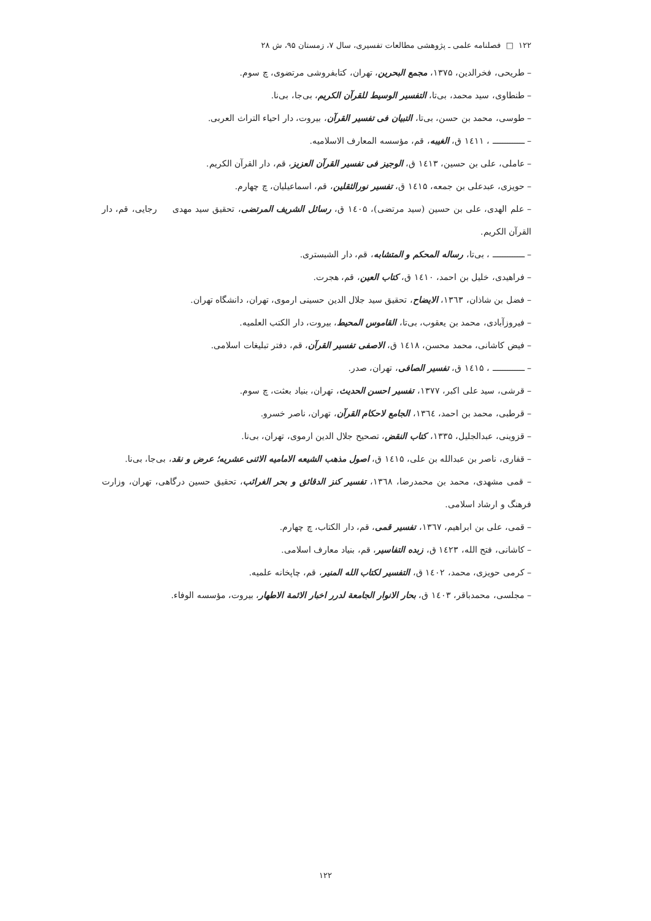۱۲۲ □ فصلنامه علمی ـ پژوهشی مطالعات تفسیری، سال ۷، زمستان ۹۵، ش ۲۸
– طریحی، فخرالدین، ۱۳۷۵، مجمع البحرین، تهران، کتابفروشی مرتضوی، چ سوم.
– طنطاوی، سید محمد، بی‌تا، التفسیر الوسیط للقرآن الکریم، بی‌جا، بی‌نا.
– طوسی، محمد بن حسن، بی‌تا، التبیان فی تفسیر القرآن، بیروت، دار احیاء التراث العربی.
– ـــــــــــــ ، ۱٤۱۱ ق، الغیبه، قم، مؤسسه المعارف الاسلامیه.
– عاملی، علی بن حسین، ۱٤۱۳ ق، الوجیز فی تفسیر القرآن العزیز، قم، دار القرآن الکریم.
– حویزی، عبدعلی بن جمعه، ۱٤۱۵ ق، تفسیر نورالثقلین، قم، اسماعیلیان، چ چهارم.
– علم الهدی، علی بن حسین (سید مرتضی)، ۱٤۰۵ ق، رسائل الشریف المرتضی، تحقیق سید مهدی رجایی، قم، دار القرآن الکریم.
– ـــــــــــــ ، بی‌تا، رساله المحکم و المتشابه، قم، دار الشبستری.
– فراهیدی، خلیل بن احمد، ۱٤۱۰ ق، کتاب العین، قم، هجرت.
– فضل بن شاذان، ۱۳٦۳، الایضاح، تحقیق سید جلال الدین حسینی ارموی، تهران، دانشگاه تهران.
– فیروزآبادی، محمد بن یعقوب، بی‌تا، القاموس المحیط، بیروت، دار الکتب العلمیه.
– فیض کاشانی، محمد محسن، ۱٤۱۸ ق، الاصفی تفسیر القرآن، قم، دفتر تبلیغات اسلامی.
– ـــــــــــــ ، ۱٤۱۵ ق، تفسیر الصافی، تهران، صدر.
– قرشی، سید علی اکبر، ۱۳۷۷، تفسیر احسن الحدیث، تهران، بنیاد بعثت، چ سوم.
– قرطبی، محمد بن احمد، ۱۳٦٤، الجامع لاحکام القرآن، تهران، ناصر خسرو.
– قزوینی، عبدالجلیل، ۱۳۳۵، کتاب النقض، تصحیح جلال الدین ارموی، تهران، بی‌نا.
– قفاری، ناصر بن عبدالله بن علی، ۱٤۱۵ ق، اصول مذهب الشیعه الامامیه الاثنی عشریه؛ عرض و نقد، بی‌جا، بی‌نا.
– قمی مشهدی، محمد بن محمدرضا، ۱۳٦۸، تفسیر کنز الدقائق و بحر الغرائب، تحقیق حسین درگاهی، تهران، وزارت فرهنگ و ارشاد اسلامی.
– قمی، علی بن ابراهیم، ۱۳٦۷، تفسیر قمی، قم، دار الکتاب، چ چهارم.
– کاشانی، فتح الله، ۱٤۲۳ ق، زبده التفاسیر، قم، بنیاد معارف اسلامی.
– کرمی حویزی، محمد، ۱٤۰۲ ق، التفسیر لکتاب الله المنیر، قم، چاپخانه علمیه.
– مجلسی، محمدباقر، ۱٤۰۳ ق، بحار الانوار الجامعة لدرر اخبار الائمة الاطهار، بیروت، مؤسسه الوفاء.
۱۲۲